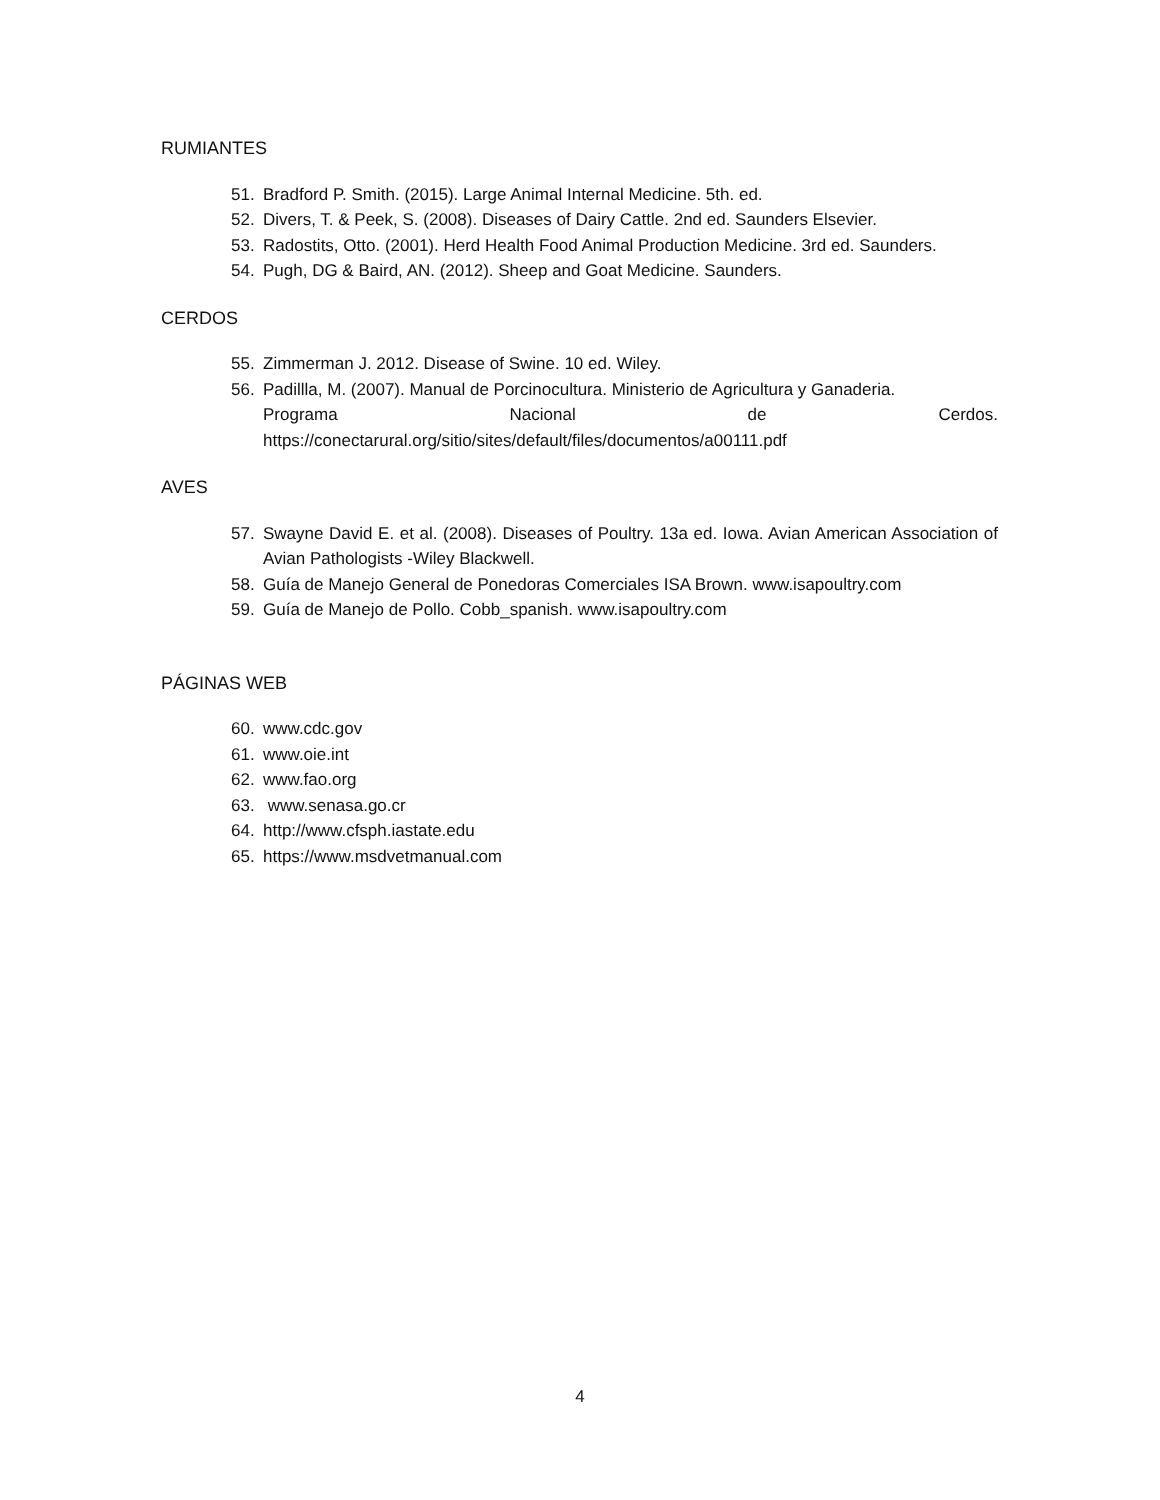RUMIANTES
51. Bradford P. Smith. (2015). Large Animal Internal Medicine. 5th. ed.
52. Divers, T. & Peek, S. (2008). Diseases of Dairy Cattle. 2nd ed. Saunders Elsevier.
53. Radostits, Otto. (2001). Herd Health Food Animal Production Medicine. 3rd ed. Saunders.
54. Pugh, DG & Baird, AN. (2012). Sheep and Goat Medicine. Saunders.
CERDOS
55. Zimmerman J. 2012. Disease of Swine. 10 ed. Wiley.
56. Padillla, M. (2007). Manual de Porcinocultura. Ministerio de Agricultura y Ganaderia.
Programa Nacional de Cerdos.
https://conectarural.org/sitio/sites/default/files/documentos/a00111.pdf
AVES
57. Swayne David E. et al. (2008). Diseases of Poultry. 13a ed. Iowa. Avian American Association of Avian Pathologists -Wiley Blackwell.
58. Guía de Manejo General de Ponedoras Comerciales ISA Brown. www.isapoultry.com
59. Guía de Manejo de Pollo. Cobb_spanish. www.isapoultry.com
PÁGINAS WEB
60. www.cdc.gov
61. www.oie.int
62. www.fao.org
63. www.senasa.go.cr
64. http://www.cfsph.iastate.edu
65. https://www.msdvetmanual.com
4